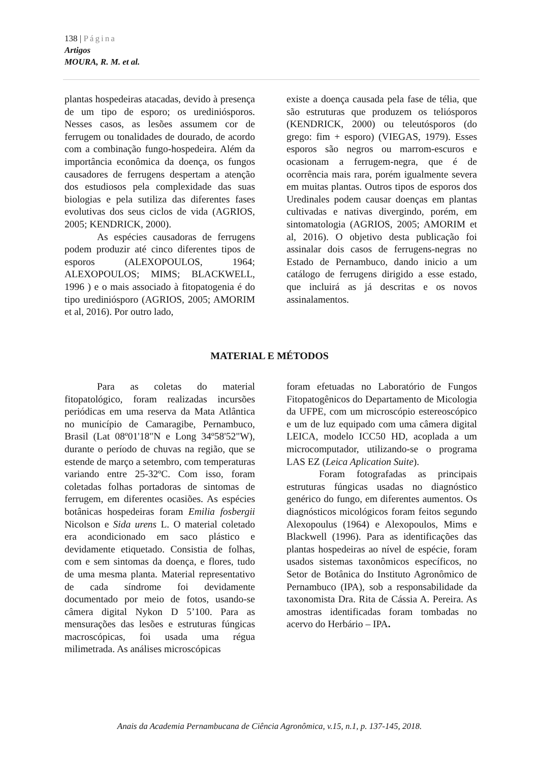138 | Página
Artigos
MOURA, R. M. et al.
plantas hospedeiras atacadas, devido à presença de um tipo de esporo; os urediniósporos. Nesses casos, as lesões assumem cor de ferrugem ou tonalidades de dourado, de acordo com a combinação fungo-hospedeira. Além da importância econômica da doença, os fungos causadores de ferrugens despertam a atenção dos estudiosos pela complexidade das suas biologias e pela sutiliza das diferentes fases evolutivas dos seus ciclos de vida (AGRIOS, 2005; KENDRICK, 2000).
As espécies causadoras de ferrugens podem produzir até cinco diferentes tipos de esporos (ALEXOPOULOS, 1964; ALEXOPOULOS; MIMS; BLACKWELL, 1996 ) e o mais associado à fitopatogenia é do tipo urediniósporo (AGRIOS, 2005; AMORIM et al, 2016). Por outro lado,
existe a doença causada pela fase de télia, que são estruturas que produzem os teliósporos (KENDRICK, 2000) ou teleutósporos (do grego: fim + esporo) (VIEGAS, 1979). Esses esporos são negros ou marrom-escuros e ocasionam a ferrugem-negra, que é de ocorrência mais rara, porém igualmente severa em muitas plantas. Outros tipos de esporos dos Uredinales podem causar doenças em plantas cultivadas e nativas divergindo, porém, em sintomatologia (AGRIOS, 2005; AMORIM et al, 2016). O objetivo desta publicação foi assinalar dois casos de ferrugens-negras no Estado de Pernambuco, dando inicio a um catálogo de ferrugens dirigido a esse estado, que incluirá as já descritas e os novos assinalamentos.
MATERIAL E MÉTODOS
Para as coletas do material fitopatológico, foram realizadas incursões periódicas em uma reserva da Mata Atlântica no município de Camaragibe, Pernambuco, Brasil (Lat 08º01'18"N e Long 34º58'52"W), durante o período de chuvas na região, que se estende de março a setembro, com temperaturas variando entre 25-32ºC. Com isso, foram coletadas folhas portadoras de sintomas de ferrugem, em diferentes ocasiões. As espécies botânicas hospedeiras foram Emilia fosbergii Nicolson e Sida urens L. O material coletado era acondicionado em saco plástico e devidamente etiquetado. Consistia de folhas, com e sem sintomas da doença, e flores, tudo de uma mesma planta. Material representativo de cada síndrome foi devidamente documentado por meio de fotos, usando-se câmera digital Nykon D 5’100. Para as mensurações das lesões e estruturas fúngicas macroscópicas, foi usada uma régua milimetrada. As análises microscópicas
foram efetuadas no Laboratório de Fungos Fitopatogênicos do Departamento de Micologia da UFPE, com um microscópio estereoscópico e um de luz equipado com uma câmera digital LEICA, modelo ICC50 HD, acoplada a um microcomputador, utilizando-se o programa LAS EZ (Leica Aplication Suite).
Foram fotografadas as principais estruturas fúngicas usadas no diagnóstico genérico do fungo, em diferentes aumentos. Os diagnósticos micológicos foram feitos segundo Alexopoulus (1964) e Alexopoulos, Mims e Blackwell (1996). Para as identificações das plantas hospedeiras ao nível de espécie, foram usados sistemas taxonômicos específicos, no Setor de Botânica do Instituto Agronômico de Pernambuco (IPA), sob a responsabilidade da taxonomista Dra. Rita de Cássia A. Pereira. As amostras identificadas foram tombadas no acervo do Herbário – IPA.
Anais da Academia Pernambucana de Ciência Agronômica, v.15, n.1, p. 137-145, 2018.